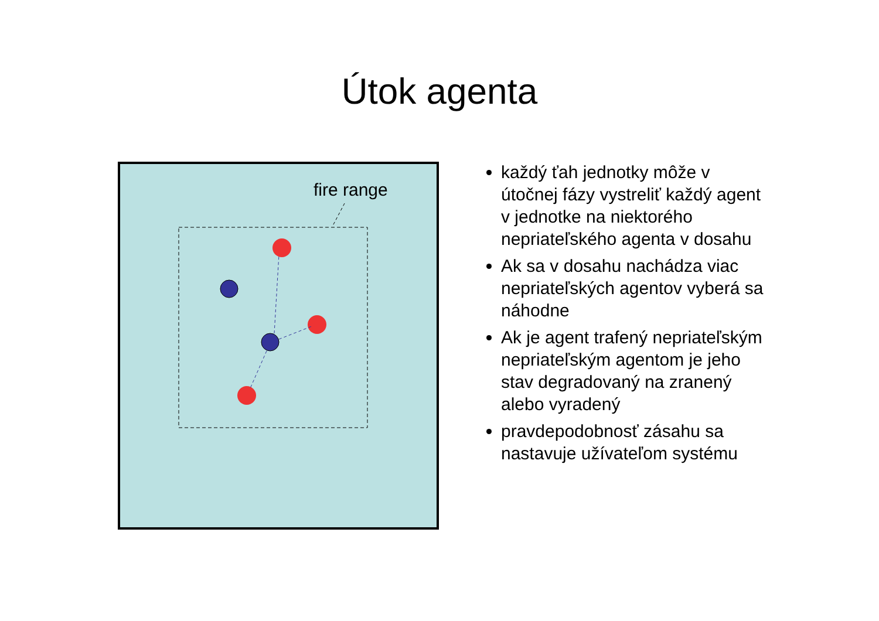Útok agenta
fire range
každý ťah jednotky môže v útočnej fázy vystreliť každý agent v jednotke na niektorého nepriateľského agenta v dosahu
Ak sa v dosahu nachádza viac nepriateľských agentov vyberá sa náhodne
Ak je agent trafený nepriateľským nepriateľským agentom je jeho stav degradovaný na zranený alebo vyradený
pravdepodobnosť zásahu sa nastavuje užívateľom systému